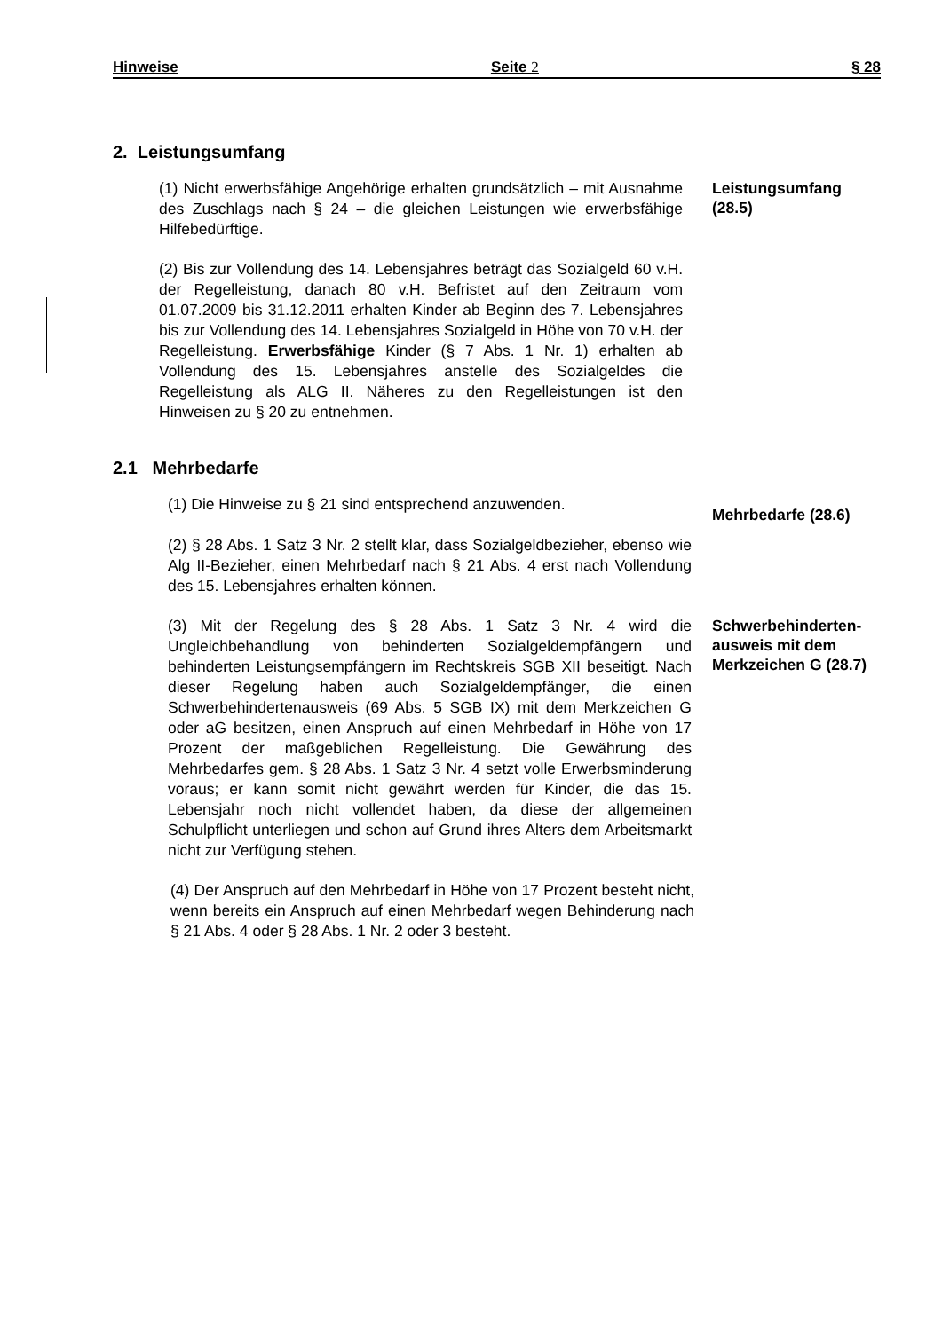Hinweise Seite 2 § 28
2. Leistungsumfang
(1) Nicht erwerbsfähige Angehörige erhalten grundsätzlich – mit Ausnahme des Zuschlags nach § 24 – die gleichen Leistungen wie erwerbsfähige Hilfebedürftige.
Leistungsumfang (28.5)
(2) Bis zur Vollendung des 14. Lebensjahres beträgt das Sozialgeld 60 v.H. der Regelleistung, danach 80 v.H. Befristet auf den Zeitraum vom 01.07.2009 bis 31.12.2011 erhalten Kinder ab Beginn des 7. Lebensjahres bis zur Vollendung des 14. Lebensjahres Sozialgeld in Höhe von 70 v.H. der Regelleistung. Erwerbsfähige Kinder (§ 7 Abs. 1 Nr. 1) erhalten ab Vollendung des 15. Lebensjahres anstelle des Sozialgeldes die Regelleistung als ALG II. Näheres zu den Regelleistungen ist den Hinweisen zu § 20 zu entnehmen.
2.1 Mehrbedarfe
(1) Die Hinweise zu § 21 sind entsprechend anzuwenden.
(2) § 28 Abs. 1 Satz 3 Nr. 2 stellt klar, dass Sozialgeldbezieher, ebenso wie Alg II-Bezieher, einen Mehrbedarf nach § 21 Abs. 4 erst nach Vollendung des 15. Lebensjahres erhalten können.
Mehrbedarfe (28.6)
(3) Mit der Regelung des § 28 Abs. 1 Satz 3 Nr. 4 wird die Ungleichbehandlung von behinderten Sozialgeldempfängern und behinderten Leistungsempfängern im Rechtskreis SGB XII beseitigt. Nach dieser Regelung haben auch Sozialgeldempfänger, die einen Schwerbehindertenausweis (69 Abs. 5 SGB IX) mit dem Merkzeichen G oder aG besitzen, einen Anspruch auf einen Mehrbedarf in Höhe von 17 Prozent der maßgeblichen Regelleistung. Die Gewährung des Mehrbedarfes gem. § 28 Abs. 1 Satz 3 Nr. 4 setzt volle Erwerbsminderung voraus; er kann somit nicht gewährt werden für Kinder, die das 15. Lebensjahr noch nicht vollendet haben, da diese der allgemeinen Schulpflicht unterliegen und schon auf Grund ihres Alters dem Arbeitsmarkt nicht zur Verfügung stehen.
Schwerbehinderten-ausweis mit dem Merkzeichen G (28.7)
(4) Der Anspruch auf den Mehrbedarf in Höhe von 17 Prozent besteht nicht, wenn bereits ein Anspruch auf einen Mehrbedarf wegen Behinderung nach § 21 Abs. 4 oder § 28 Abs. 1 Nr. 2 oder 3 besteht.